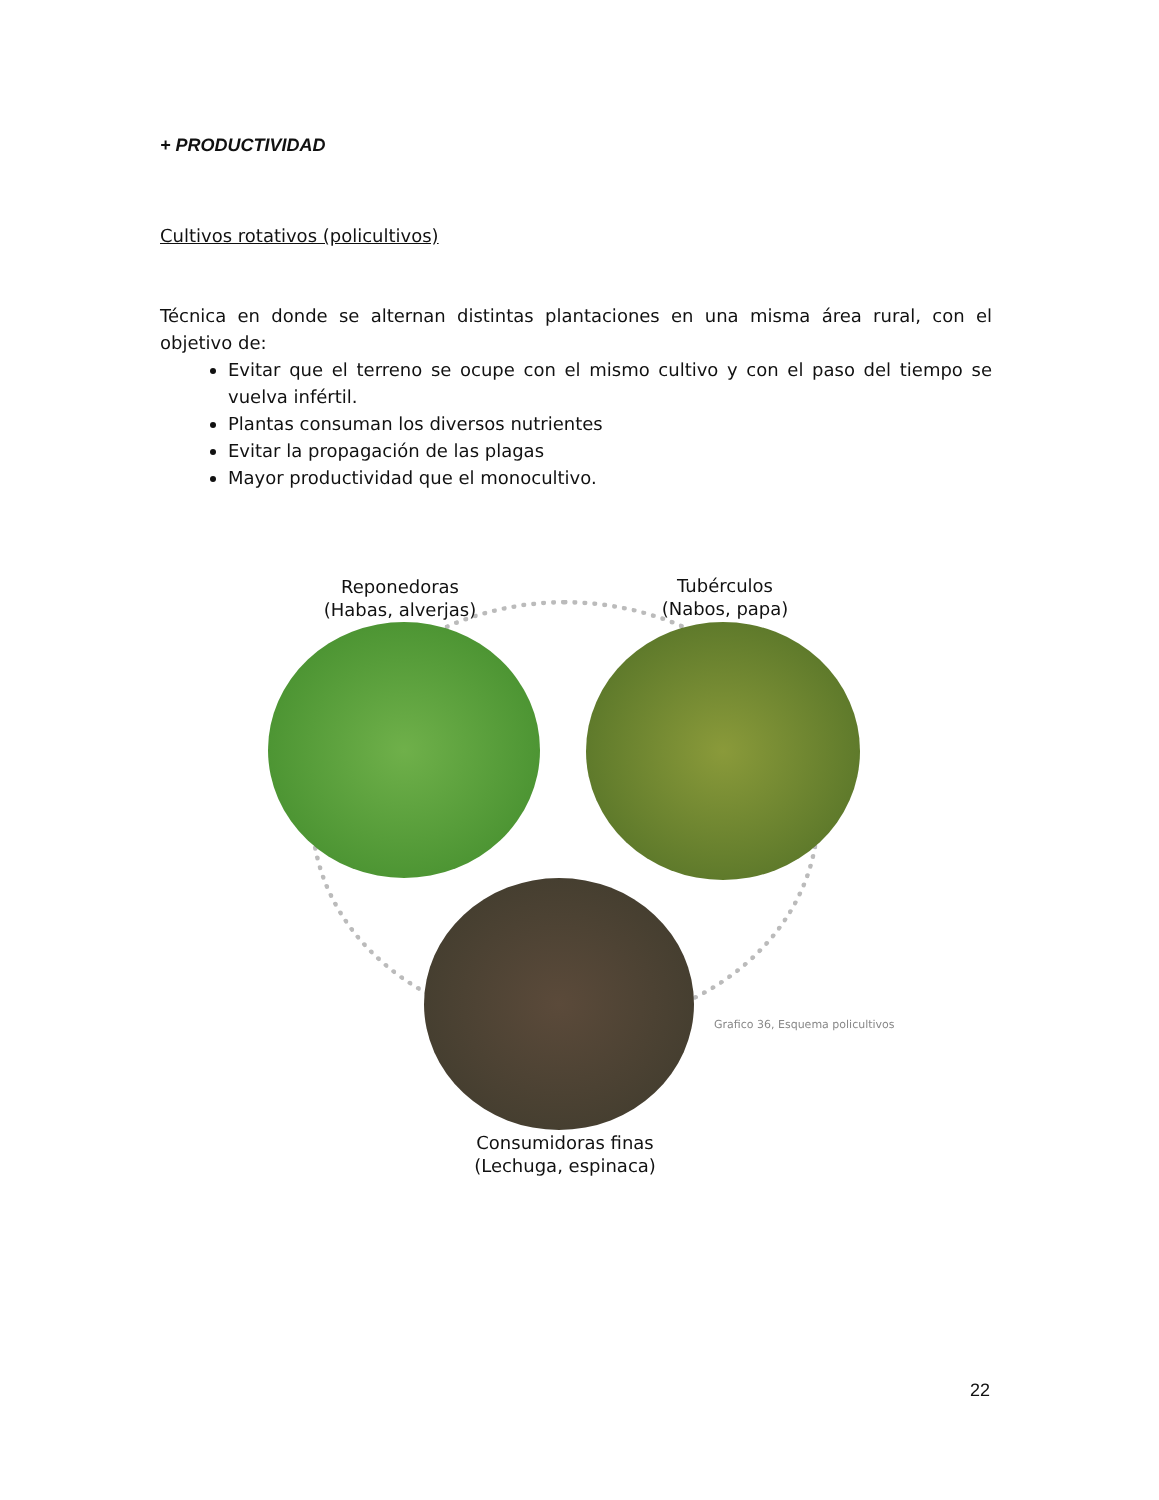+ PRODUCTIVIDAD
Cultivos rotativos (policultivos)
Técnica en donde se alternan distintas plantaciones en una misma área rural, con el objetivo de:
Evitar que el terreno se ocupe con el mismo cultivo y con el paso del tiempo se vuelva infértil.
Plantas consuman los diversos nutrientes
Evitar la propagación de las plagas
Mayor productividad que el monocultivo.
Reponedoras
(Habas, alverjas)
Tubérculos
(Nabos, papa)
Grafico 36, Esquema policultivos
Consumidoras finas
(Lechuga, espinaca)
22